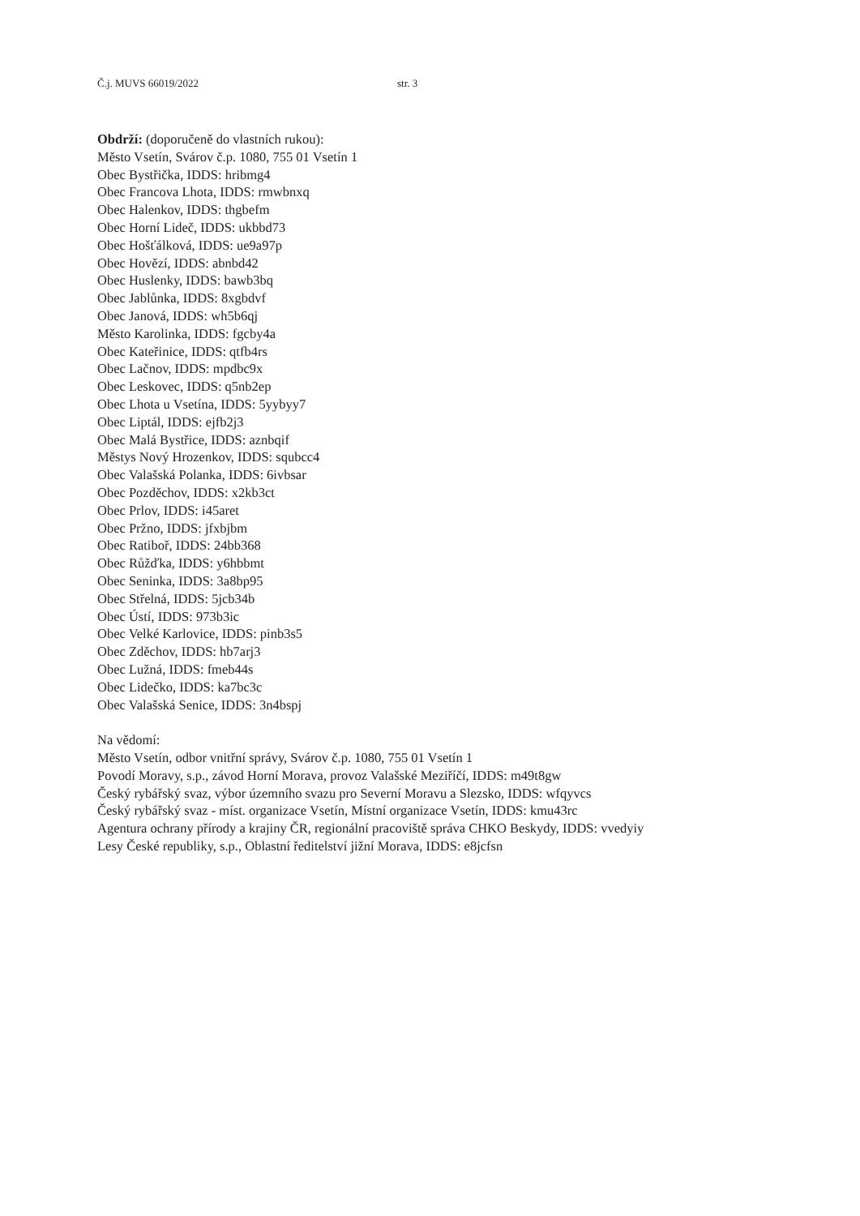Č.j. MUVS 66019/2022 str. 3
Obdrží: (doporučeně do vlastních rukou):
Město Vsetín, Svárov č.p. 1080, 755 01 Vsetín 1
Obec Bystřička, IDDS: hribmg4
Obec Francova Lhota, IDDS: rmwbnxq
Obec Halenkov, IDDS: thgbefm
Obec Horní Lideč, IDDS: ukbbd73
Obec Hošťálková, IDDS: ue9a97p
Obec Hovězí, IDDS: abnbd42
Obec Huslenky, IDDS: bawb3bq
Obec Jablůnka, IDDS: 8xgbdvf
Obec Janová, IDDS: wh5b6qj
Město Karolinka, IDDS: fgcby4a
Obec Kateřinice, IDDS: qtfb4rs
Obec Lačnov, IDDS: mpdbc9x
Obec Leskovec, IDDS: q5nb2ep
Obec Lhota u Vsetína, IDDS: 5yybyy7
Obec Liptál, IDDS: ejfb2j3
Obec Malá Bystřice, IDDS: aznbqif
Městys Nový Hrozenkov, IDDS: squbcc4
Obec Valašská Polanka, IDDS: 6ivbsar
Obec Pozděchov, IDDS: x2kb3ct
Obec Prlov, IDDS: i45aret
Obec Pržno, IDDS: jfxbjbm
Obec Ratiboř, IDDS: 24bb368
Obec Růžďka, IDDS: y6hbbmt
Obec Seninka, IDDS: 3a8bp95
Obec Střelná, IDDS: 5jcb34b
Obec Ústí, IDDS: 973b3ic
Obec Velké Karlovice, IDDS: pinb3s5
Obec Zděchov, IDDS: hb7arj3
Obec Lužná, IDDS: fmeb44s
Obec Lidečko, IDDS: ka7bc3c
Obec Valašská Senice, IDDS: 3n4bspj
Na vědomí:
Město Vsetín, odbor vnitřní správy, Svárov č.p. 1080, 755 01 Vsetín 1
Povodí Moravy, s.p., závod Horní Morava, provoz Valašské Meziříčí, IDDS: m49t8gw
Český rybářský svaz, výbor územního svazu pro Severní Moravu a Slezsko, IDDS: wfqyvcs
Český rybářský svaz - míst. organizace Vsetín, Místní organizace Vsetín, IDDS: kmu43rc
Agentura ochrany přírody a krajiny ČR, regionální pracoviště správa CHKO Beskydy, IDDS: vvedyiy
Lesy České republiky, s.p., Oblastní ředitelství jižní Morava, IDDS: e8jcfsn